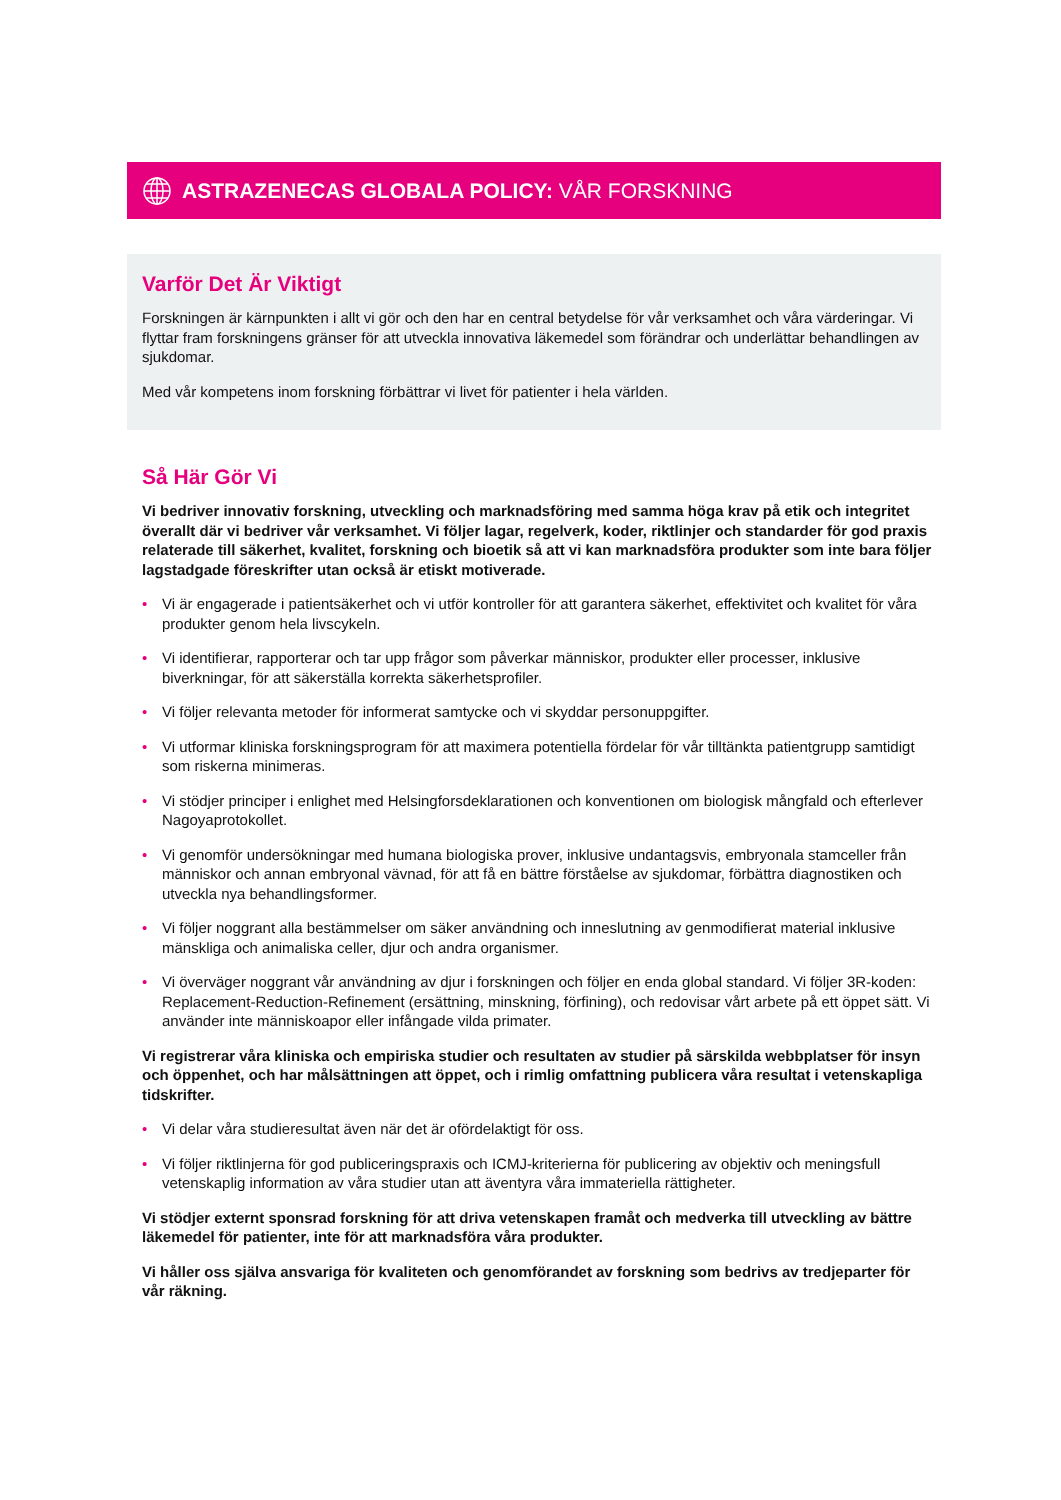ASTRAZENECAS GLOBALA POLICY: VÅR FORSKNING
Varför Det Är Viktigt
Forskningen är kärnpunkten i allt vi gör och den har en central betydelse för vår verksamhet och våra värderingar. Vi flyttar fram forskningens gränser för att utveckla innovativa läkemedel som förändrar och underlättar behandlingen av sjukdomar.
Med vår kompetens inom forskning förbättrar vi livet för patienter i hela världen.
Så Här Gör Vi
Vi bedriver innovativ forskning, utveckling och marknadsföring med samma höga krav på etik och integritet överallt där vi bedriver vår verksamhet. Vi följer lagar, regelverk, koder, riktlinjer och standarder för god praxis relaterade till säkerhet, kvalitet, forskning och bioetik så att vi kan marknadsföra produkter som inte bara följer lagstadgade föreskrifter utan också är etiskt motiverade.
• Vi är engagerade i patientsäkerhet och vi utför kontroller för att garantera säkerhet, effektivitet och kvalitet för våra produkter genom hela livscykeln.
• Vi identifierar, rapporterar och tar upp frågor som påverkar människor, produkter eller processer, inklusive biverkningar, för att säkerställa korrekta säkerhetsprofiler.
• Vi följer relevanta metoder för informerat samtycke och vi skyddar personuppgifter.
• Vi utformar kliniska forskningsprogram för att maximera potentiella fördelar för vår tilltänkta patientgrupp samtidigt som riskerna minimeras.
• Vi stödjer principer i enlighet med Helsingforsdeklarationen och konventionen om biologisk mångfald och efterlever Nagoyaprotokollet.
• Vi genomför undersökningar med humana biologiska prover, inklusive undantagsvis, embryonala stamceller från människor och annan embryonal vävnad, för att få en bättre förståelse av sjukdomar, förbättra diagnostiken och utveckla nya behandlingsformer.
• Vi följer noggrant alla bestämmelser om säker användning och inneslutning av genmodifierat material inklusive mänskliga och animaliska celler, djur och andra organismer.
• Vi överväger noggrant vår användning av djur i forskningen och följer en enda global standard. Vi följer 3R-koden: Replacement-Reduction-Refinement (ersättning, minskning, förfining), och redovisar vårt arbete på ett öppet sätt. Vi använder inte människoapor eller infångade vilda primater.
Vi registrerar våra kliniska och empiriska studier och resultaten av studier på särskilda webbplatser för insyn och öppenhet, och har målsättningen att öppet, och i rimlig omfattning publicera våra resultat i vetenskapliga tidskrifter.
• Vi delar våra studieresultat även när det är ofördelaktigt för oss.
• Vi följer riktlinjerna för god publiceringspraxis och ICMJ-kriterierna för publicering av objektiv och meningsfull vetenskaplig information av våra studier utan att äventyra våra immateriella rättigheter.
Vi stödjer externt sponsrad forskning för att driva vetenskapen framåt och medverka till utveckling av bättre läkemedel för patienter, inte för att marknadsföra våra produkter.
Vi håller oss själva ansvariga för kvaliteten och genomförandet av forskning som bedrivs av tredjeparter för vår räkning.